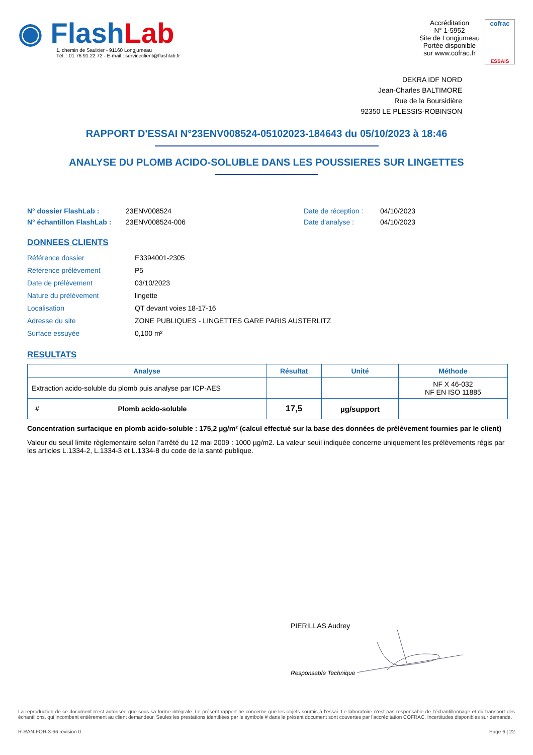◉ Flash Lab
1, chemin de Saulxier - 91160 Longjumeau
Tél. : 01 76 91 22 72 - E-mail : serviceclient@flashlab.fr
Accréditation
N° 1-5952
Site de Longjumeau
Portée disponible
sur www.cofrac.fr
cofrac
ESSAIS
DEKRA IDF NORD
Jean-Charles BALTIMORE
Rue de la Boursidière
92350 LE PLESSIS-ROBINSON
RAPPORT D'ESSAI N°23ENV008524-05102023-184643 du 05/10/2023 à 18:46
ANALYSE DU PLOMB ACIDO-SOLUBLE DANS LES POUSSIERES SUR LINGETTES
N° dossier FlashLab : 23ENV008524 Date de réception : 04/10/2023 N° échantillon FlashLab : 23ENV008524-006 Date d'analyse : 04/10/2023
DONNEES CLIENTS
Référence dossier E3394001-2305 Référence prélèvement P5 Date de prélèvement 03/10/2023 Nature du prélèvement lingette Localisation QT devant voies 18-17-16 Adresse du site ZONE PUBLIQUES - LINGETTES GARE PARIS AUSTERLITZ Surface essuyée 0,100 m²
RESULTATS
| Analyse | Résultat | Unité | Méthode |
| --- | --- | --- | --- |
| Extraction acido-soluble du plomb puis analyse par ICP-AES | | | NF X 46-032 NF EN ISO 11885 |
| # Plomb acido-soluble | 17,5 | µg/support | |
Concentration surfacique en plomb acido-soluble : 175,2 µg/m² (calcul effectué sur la base des données de prélèvement fournies par le client)
Valeur du seuil limite règlementaire selon l’arrêté du 12 mai 2009 : 1000 µg/m2. La valeur seuil indiquée concerne uniquement les prélèvements régis par les articles L.1334-2, L.1334-3 et L.1334-8 du code de la santé publique.
PIERILLAS Audrey
Responsable Technique
La reproduction de ce document n’est autorisée que sous sa forme intégrale. Le présent rapport ne concerne que les objets soumis à l’essai. Le laboratoire n’est pas responsable de l’échantillonnage et du transport des échantillons, qui incombent entièrement au client demandeur. Seules les prestations identifiées par le symbole # dans le présent document sont couvertes par l’accréditation COFRAC. Incertitudes disponibles sur demande.
R-RAN-FOR-3-66 révision 0 Page 6 | 22